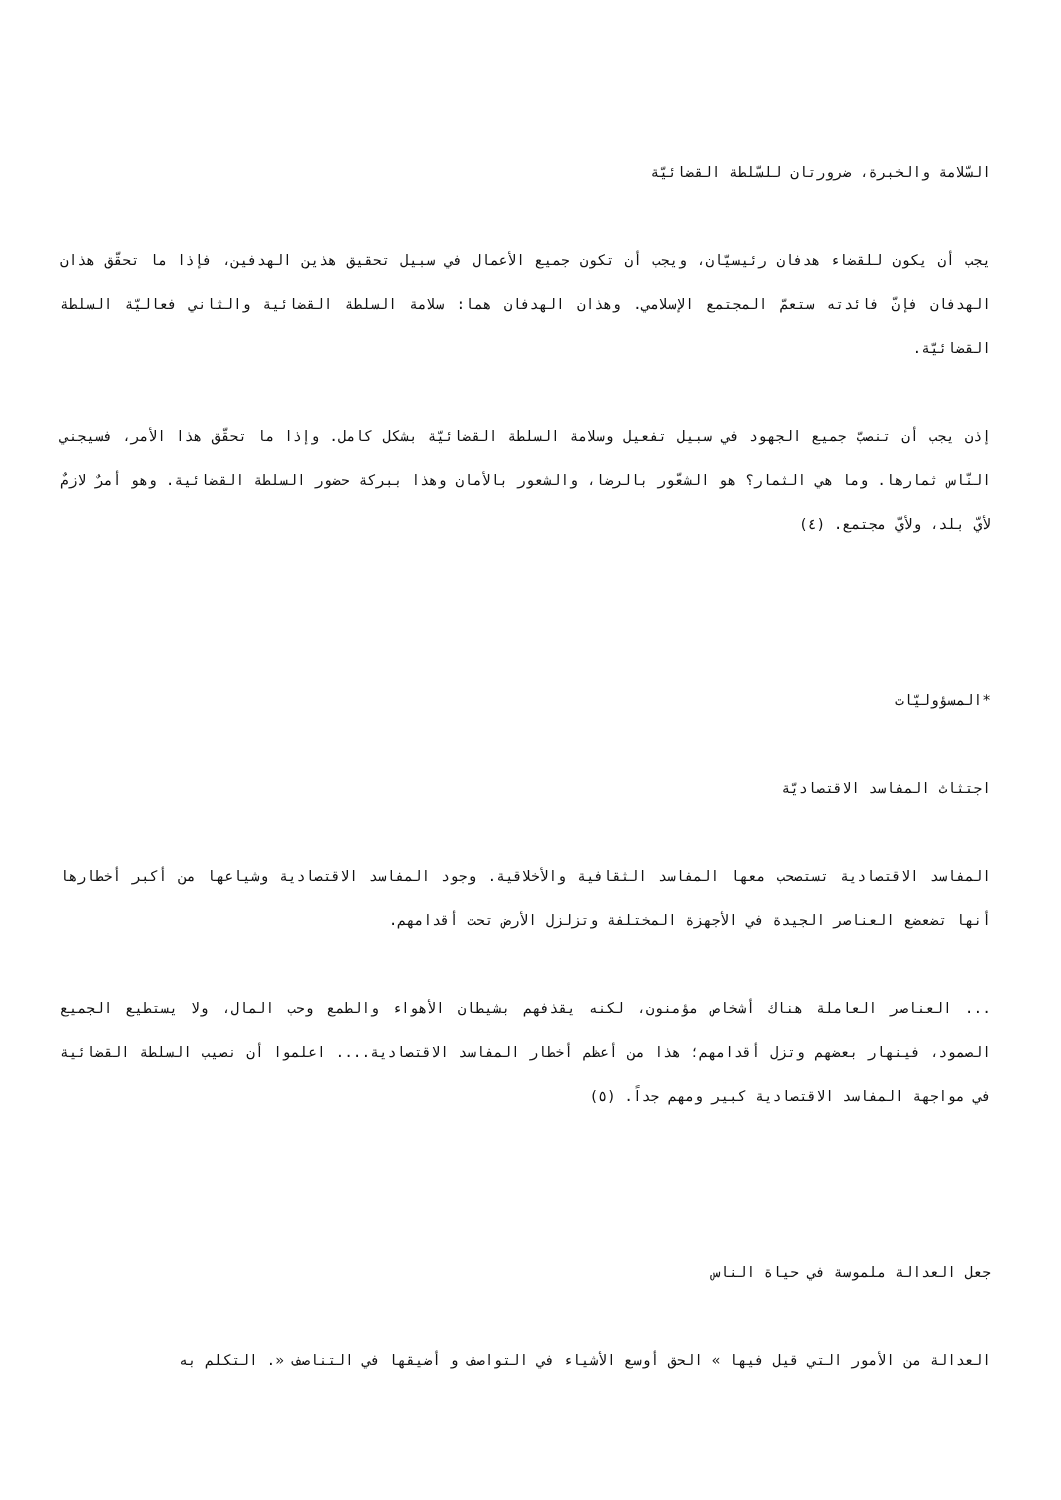السّلامة والخبرة، ضرورتان للسّلطة القضائيّة
يجب أن يكون للقضاء هدفان رئيسيّان، ويجب أن تكون جميع الأعمال في سبيل تحقيق هذين الهدفين، فإذا ما تحقّق هذان الهدفان فإنّ فائدته ستعمّ المجتمع الإسلامي. وهذان الهدفان هما: سلامة السلطة القضائية والثاني فعاليّة السلطة القضائيّة.
إذن يجب أن تنصبّ جميع الجهود في سبيل تفعيل وسلامة السلطة القضائيّة بشكل كامل. وإذا ما تحقّق هذا الأمر، فسيجني النّاس ثمارها. وما هي الثمار؟ هو الشعّور بالرضا، والشعور بالأمان وهذا ببركة حضور السلطة القضائية. وهو أمرٌ لازمٌ لأيّ بلد، ولأيّ مجتمع. (٤)
*المسؤوليّات
اجتثاث المفاسد الاقتصاديّة
المفاسد الاقتصادية تستصحب معها المفاسد الثقافية والأخلاقية. وجود المفاسد الاقتصادية وشياعها من أكبر أخطارها أنها تضعضع العناصر الجيدة في الأجهزة المختلفة وتزلزل الأرض تحت أقدامهم.
... العناصر العاملة هناك أشخاص مؤمنون، لكنه يقذفهم بشيطان الأهواء والطمع وحب المال، ولا يستطيع الجميع الصمود، فينهار بعضهم وتزل أقدامهم؛ هذا من أعظم أخطار المفاسد الاقتصادية.... اعلموا أن نصيب السلطة القضائية في مواجهة المفاسد الاقتصادية كبير ومهم جداً. (٥)
جعل العدالة ملموسة في حياة الناس
العدالة من الأمور التي قيل فيها » الحق أوسع الأشياء في التواصف و أضيقها في التناصف «. التكلم به